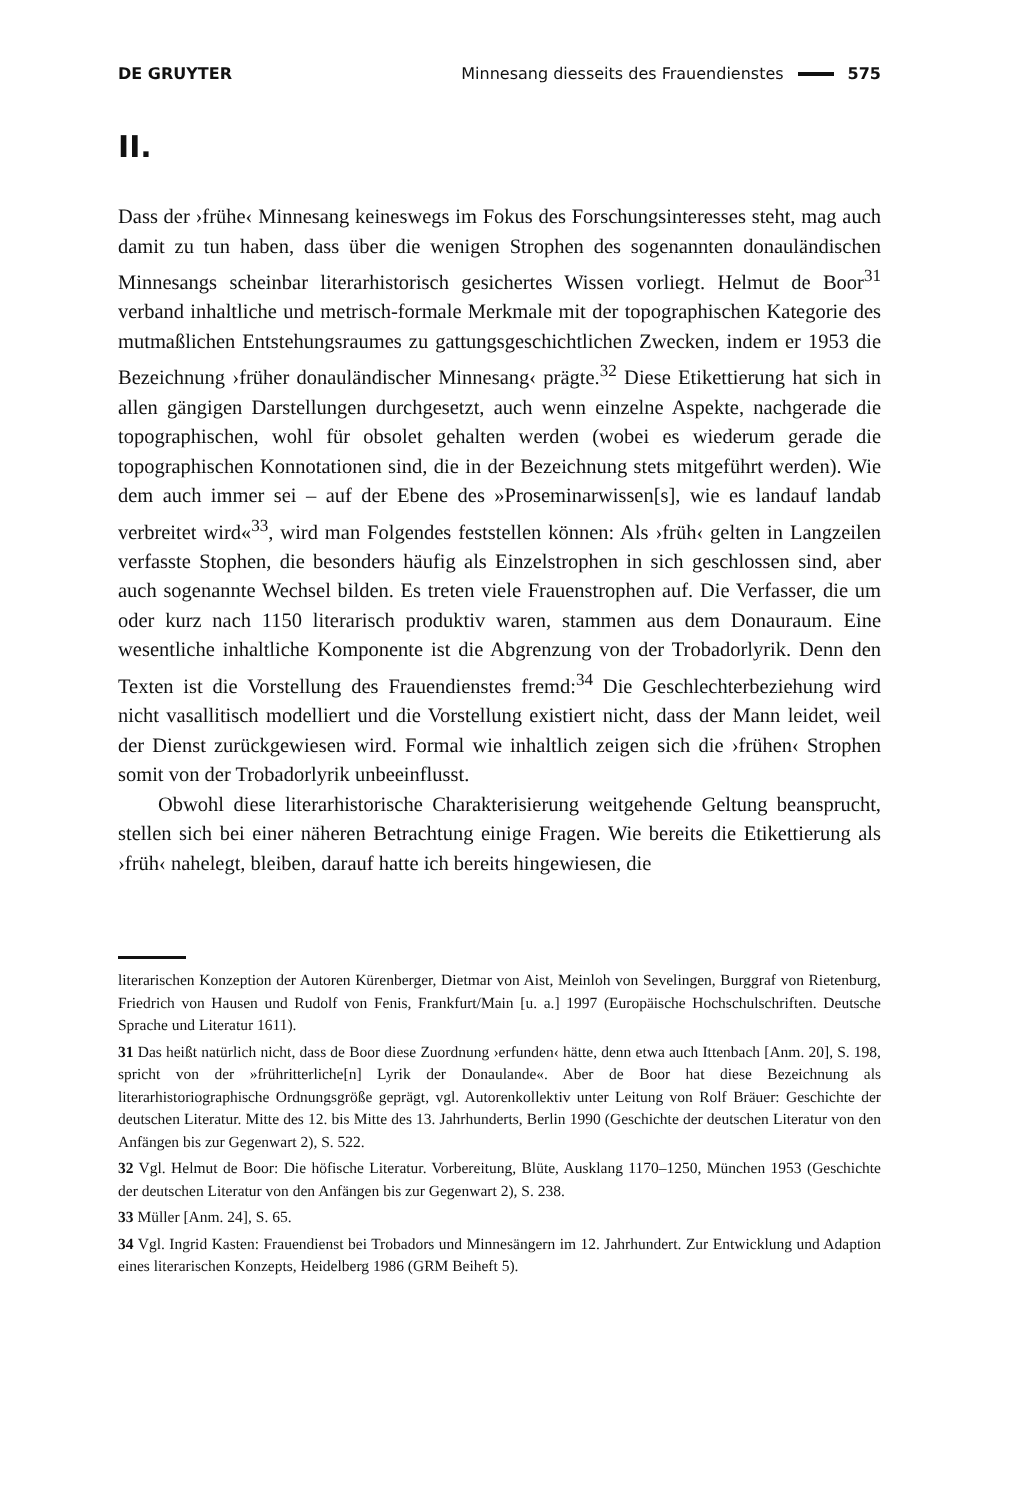DE GRUYTER Minnesang diesseits des Frauendienstes 575
II.
Dass der ›frühe‹ Minnesang keineswegs im Fokus des Forschungsinteresses steht, mag auch damit zu tun haben, dass über die wenigen Strophen des sogenannten donauländischen Minnesangs scheinbar literarhistorisch gesichertes Wissen vorliegt. Helmut de Boor<sup>31</sup> verband inhaltliche und metrisch-formale Merkmale mit der topographischen Kategorie des mutmaßlichen Entstehungsraumes zu gattungsgeschichtlichen Zwecken, indem er 1953 die Bezeichnung ›früher donauländischer Minnesang‹ prägte.<sup>32</sup> Diese Etikettierung hat sich in allen gängigen Darstellungen durchgesetzt, auch wenn einzelne Aspekte, nachgerade die topographischen, wohl für obsolet gehalten werden (wobei es wiederum gerade die topographischen Konnotationen sind, die in der Bezeichnung stets mitgeführt werden). Wie dem auch immer sei – auf der Ebene des »Proseminarwissen[s], wie es landauf landab verbreitet wird«<sup>33</sup>, wird man Folgendes feststellen können: Als ›früh‹ gelten in Langzeilen verfasste Stophen, die besonders häufig als Einzelstrophen in sich geschlossen sind, aber auch sogenannte Wechsel bilden. Es treten viele Frauenstrophen auf. Die Verfasser, die um oder kurz nach 1150 literarisch produktiv waren, stammen aus dem Donauraum. Eine wesentliche inhaltliche Komponente ist die Abgrenzung von der Trobadorlyrik. Denn den Texten ist die Vorstellung des Frauendienstes fremd:<sup>34</sup> Die Geschlechterbeziehung wird nicht vasallitisch modelliert und die Vorstellung existiert nicht, dass der Mann leidet, weil der Dienst zurückgewiesen wird. Formal wie inhaltlich zeigen sich die ›frühen‹ Strophen somit von der Trobadorlyrik unbeeinflusst.
Obwohl diese literarhistorische Charakterisierung weitgehende Geltung beansprucht, stellen sich bei einer näheren Betrachtung einige Fragen. Wie bereits die Etikettierung als ›früh‹ nahelegt, bleiben, darauf hatte ich bereits hingewiesen, die
literarischen Konzeption der Autoren Kürenberger, Dietmar von Aist, Meinloh von Sevelingen, Burggraf von Rietenburg, Friedrich von Hausen und Rudolf von Fenis, Frankfurt/Main [u. a.] 1997 (Europäische Hochschulschriften. Deutsche Sprache und Literatur 1611).
31 Das heißt natürlich nicht, dass de Boor diese Zuordnung ›erfunden‹ hätte, denn etwa auch Ittenbach [Anm. 20], S. 198, spricht von der »frühritterliche[n] Lyrik der Donaulande«. Aber de Boor hat diese Bezeichnung als literarhistoriographische Ordnungsgröße geprägt, vgl. Autorenkollektiv unter Leitung von Rolf Bräuer: Geschichte der deutschen Literatur. Mitte des 12. bis Mitte des 13. Jahrhunderts, Berlin 1990 (Geschichte der deutschen Literatur von den Anfängen bis zur Gegenwart 2), S. 522.
32 Vgl. Helmut de Boor: Die höfische Literatur. Vorbereitung, Blüte, Ausklang 1170–1250, München 1953 (Geschichte der deutschen Literatur von den Anfängen bis zur Gegenwart 2), S. 238.
33 Müller [Anm. 24], S. 65.
34 Vgl. Ingrid Kasten: Frauendienst bei Trobadors und Minnesängern im 12. Jahrhundert. Zur Entwicklung und Adaption eines literarischen Konzepts, Heidelberg 1986 (GRM Beiheft 5).